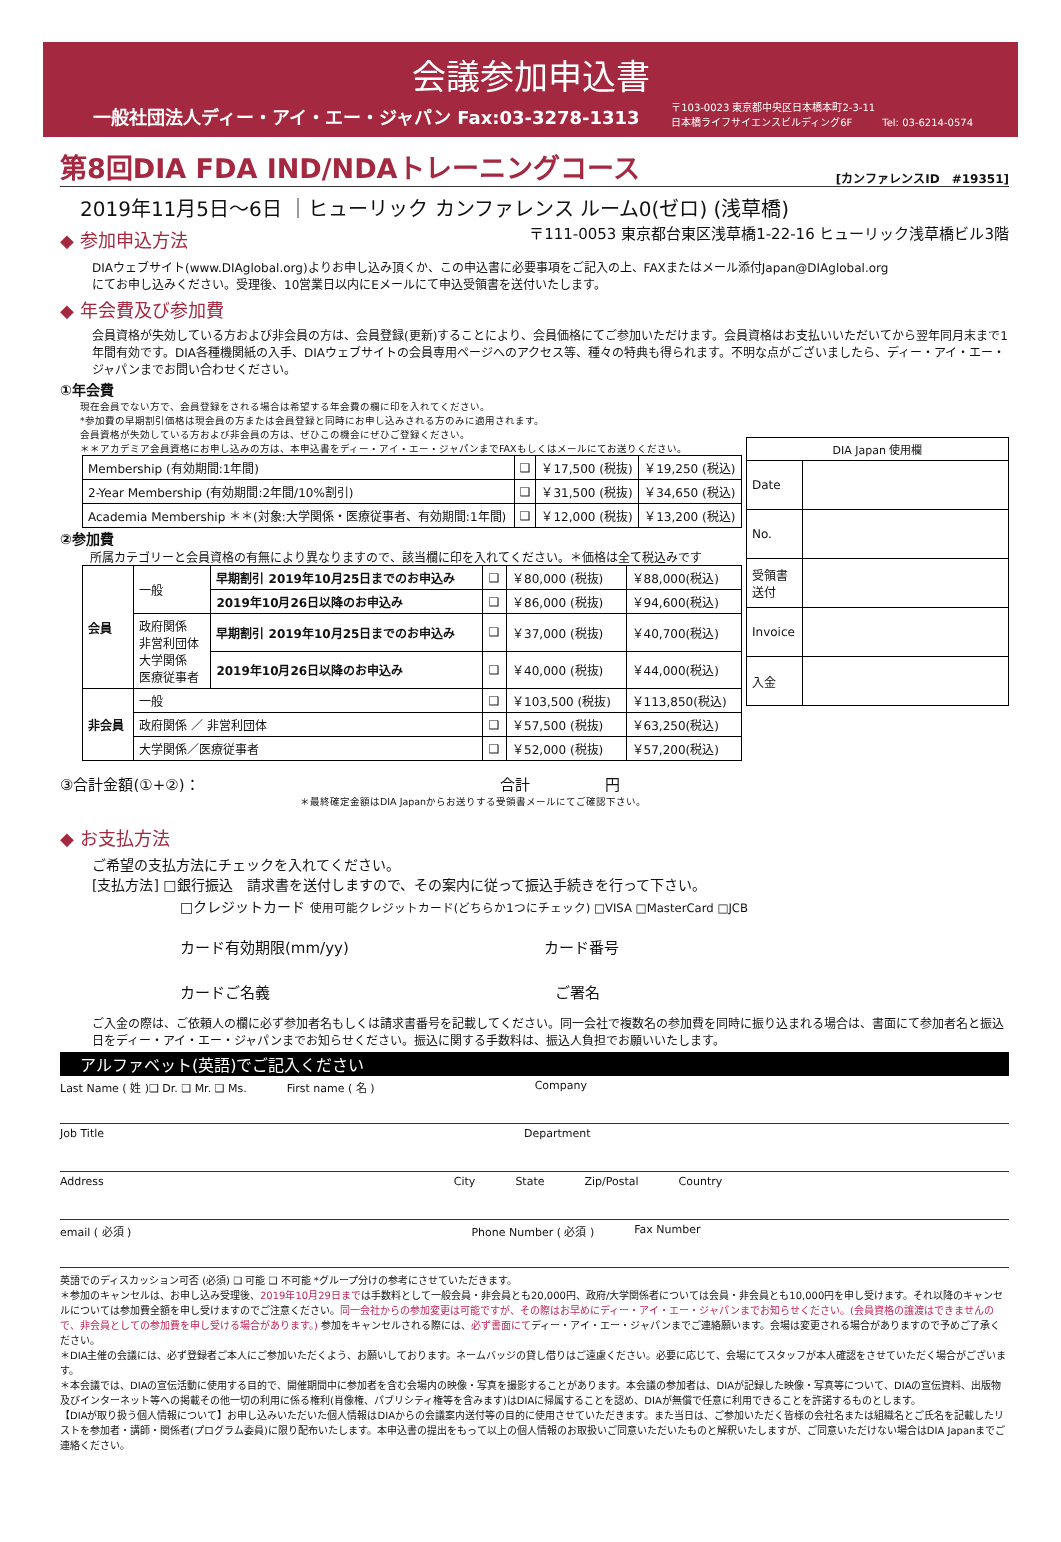会議参加申込書
一般社団法人ディー・アイ・エー・ジャパン Fax:03-3278-1313 〒103-0023 東京都中央区日本橋本町2-3-11
日本橋ライフサイエンスビルディング6F　　　Tel: 03-6214-0574
第8回DIA FDA IND/NDAトレーニングコース
[カンファレンスID　#19351]
2019年11月5日〜6日 ｜ヒューリック カンファレンス ルーム0(ゼロ) (浅草橋)
◆ 参加申込方法
〒111-0053 東京都台東区浅草橋1-22-16 ヒューリック浅草橋ビル3階
DIAウェブサイト(www.DIAglobal.org)よりお申し込み頂くか、この申込書に必要事項をご記入の上、FAXまたはメール添付Japan@DIAglobal.org
にてお申し込みください。受理後、10営業日以内にEメールにて申込受領書を送付いたします。
◆ 年会費及び参加費
会員資格が失効している方および非会員の方は、会員登録(更新)することにより、会員価格にてご参加いただけます。会員資格はお支払いいただいてから翌年同月末まで1年間有効です。DIA各種機関紙の入手、DIAウェブサイトの会員専用ページへのアクセス等、種々の特典も得られます。不明な点がございましたら、ディー・アイ・エー・ジャパンまでお問い合わせください。
①年会費
現在会員でない方で、会員登録をされる場合は希望する年会費の欄に印を入れてください。
*参加費の早期割引価格は現会員の方または会員登録と同時にお申し込みされる方のみに適用されます。
会員資格が失効している方および非会員の方は、ぜひこの機会にぜひご登録ください。
＊＊アカデミア会員資格にお申し込みの方は、本申込書をディー・アイ・エー・ジャパンまでFAXもしくはメールにてお送りください。
| Membership (有効期間:1年間) | ❑ | ￥17,500 (税抜) | ￥19,250 (税込) |
| 2-Year Membership (有効期間:2年間/10%割引) | ❑ | ￥31,500 (税抜) | ￥34,650 (税込) |
| Academia Membership ＊＊(対象:大学関係・医療従事者、有効期間:1年間) | ❑ | ￥12,000 (税抜) | ￥13,200 (税込) |
②参加費
所属カテゴリーと会員資格の有無により異なりますので、該当欄に印を入れてください。＊価格は全て税込みです
| 会員 | 一般 | 早期割引 2019年10月25日までのお申込み | ❑ | ￥80,000 (税抜) | ￥88,000(税込) |
| | | 2019年10月26日以降のお申込み | ❑ | ￥86,000 (税抜) | ￥94,600(税込) |
| | 政府関係 非営利団体 大学関係 医療従事者 | 早期割引 2019年10月25日までのお申込み | ❑ | ￥37,000 (税抜) | ￥40,700(税込) |
| | | 2019年10月26日以降のお申込み | ❑ | ￥40,000 (税抜) | ￥44,000(税込) |
| 非会員 | 一般 | | ❑ | ￥103,500 (税抜) | ￥113,850(税込) |
| | 政府関係 ／ 非営利団体 | | ❑ | ￥57,500 (税抜) | ￥63,250(税込) |
| | 大学関係／医療従事者 | | ❑ | ￥52,000 (税抜) | ￥57,200(税込) |
| DIA Japan 使用欄 | |
| Date | |
| No. | |
| 受領書 送付 | |
| Invoice | |
| 入金 | |
③合計金額(①+②)： 合計　　　　　円
＊最終確定金額はDIA Japanからお送りする受領書メールにてご確認下さい。
◆ お支払方法
ご希望の支払方法にチェックを入れてください。
[支払方法] □銀行振込　請求書を送付しますので、その案内に従って振込手続きを行って下さい。
□クレジットカード 使用可能クレジットカード(どちらか1つにチェック) □VISA □MasterCard □JCB
カード有効期限(mm/yy)　　　　　　　　　　　　　カード番号
カードご名義　　　　　　　　　　　　　　　　　　　ご署名
ご入金の際は、ご依頼人の欄に必ず参加者名もしくは請求書番号を記載してください。同一会社で複数名の参加費を同時に振り込まれる場合は、書面にて参加者名と振込日をディー・アイ・エー・ジャパンまでお知らせください。振込に関する手数料は、振込人負担でお願いいたします。
アルファベット(英語)でご記入ください
Last Name ( 姓 )❑ Dr. ❑ Mr. ❑ Ms. First name ( 名 ) Company
Job Title Department
Address City State Zip/Postal Country
email ( 必須 ) Phone Number ( 必須 ) Fax Number
英語でのディスカッション可否 (必須) ❑ 可能 ❑ 不可能 *グループ分けの参考にさせていただきます。
＊参加のキャンセルは、お申し込み受理後、2019年10月29日までは手数料として一般会員・非会員とも20,000円、政府/大学関係者については会員・非会員とも10,000円を申し受けます。それ以降のキャンセルについては参加費全額を申し受けますのでご注意ください。同一会社からの参加変更は可能ですが、その際はお早めにディー・アイ・エー・ジャパンまでお知らせください。(会員資格の譲渡はできませんので、非会員としての参加費を申し受ける場合があります。) 参加をキャンセルされる際には、必ず書面にてディー・アイ・エー・ジャパンまでご連絡願います。会場は変更される場合がありますので予めご了承ください。
＊DIA主催の会議には、必ず登録者ご本人にご参加いただくよう、お願いしております。ネームバッジの貸し借りはご遠慮ください。必要に応じて、会場にてスタッフが本人確認をさせていただく場合がございます。
＊本会議では、DIAの宣伝活動に使用する目的で、開催期間中に参加者を含む会場内の映像・写真を撮影することがあります。本会議の参加者は、DIAが記録した映像・写真等について、DIAの宣伝資料、出版物及びインターネット等への掲載その他一切の利用に係る権利(肖像権、パブリシティ権等を含みます)はDIAに帰属することを認め、DIAが無償で任意に利用できることを許諾するものとします。
【DIAが取り扱う個人情報について】お申し込みいただいた個人情報はDIAからの会議案内送付等の目的に使用させていただきます。また当日は、ご参加いただく皆様の会社名または組織名とご氏名を記載したリストを参加者・講師・関係者(プログラム委員)に限り配布いたします。本申込書の提出をもって以上の個人情報のお取扱いご同意いただいたものと解釈いたしますが、ご同意いただけない場合はDIA Japanまでご連絡ください。